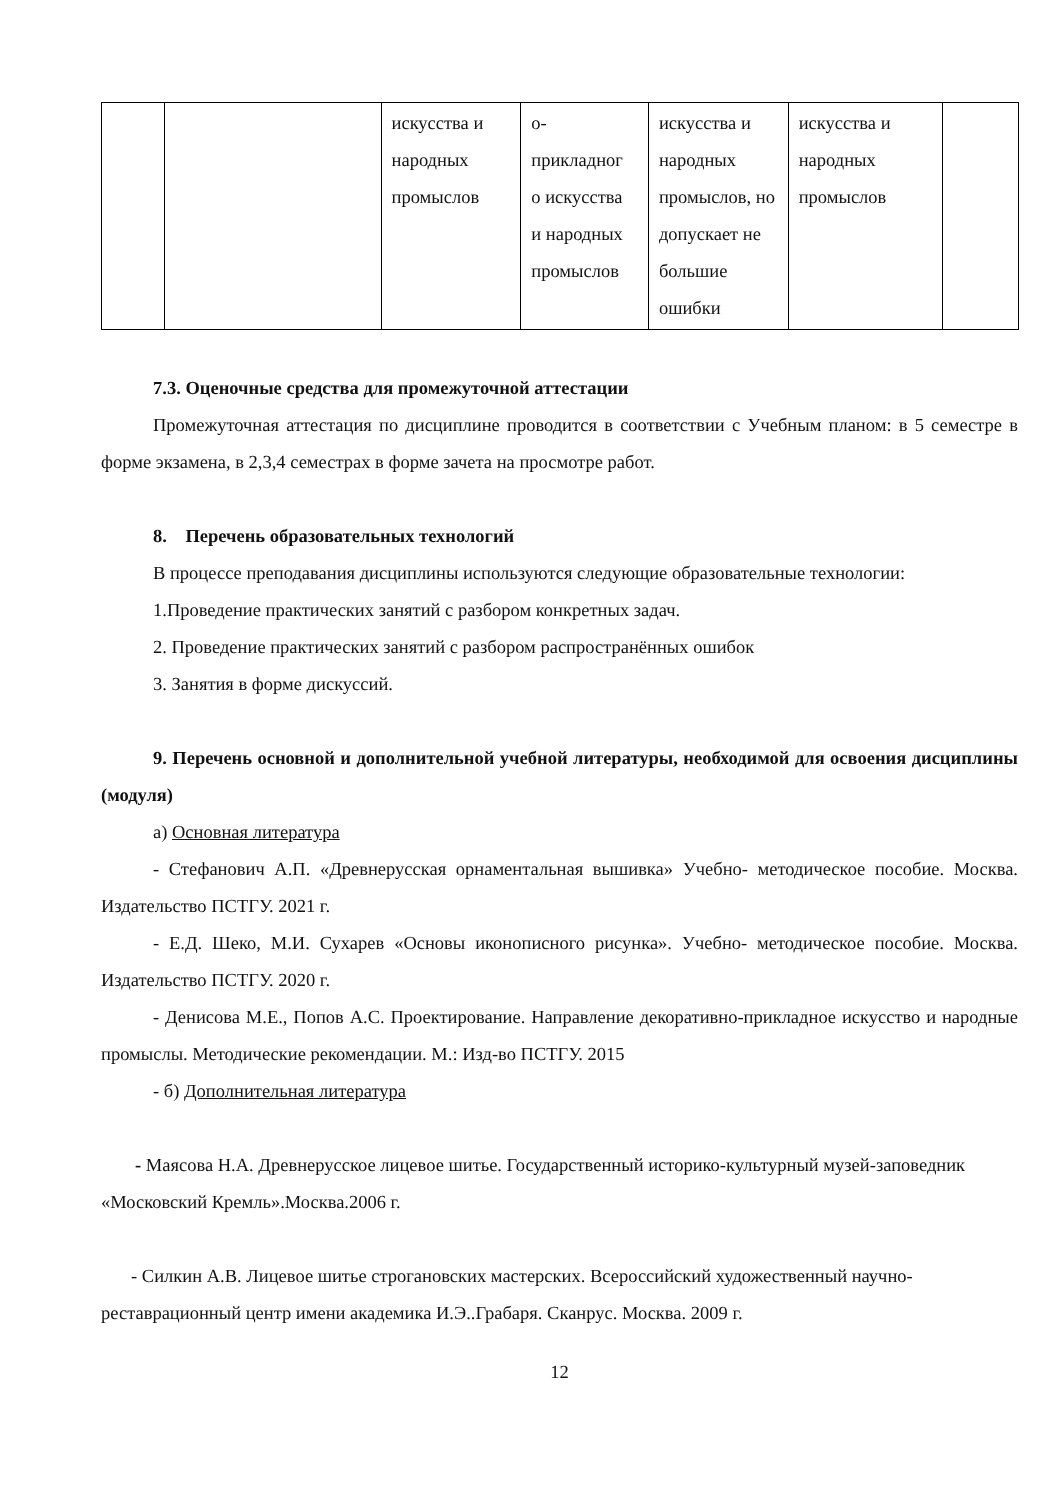| | | искусства и народных промыслов | о- прикладног о искусства и народных промыслов | искусства и народных промыслов, но допускает не большие ошибки | искусства и народных промыслов | |
7.3. Оценочные средства для промежуточной аттестации
Промежуточная аттестация по дисциплине проводится в соответствии с Учебным планом: в 5 семестре в форме экзамена, в 2,3,4 семестрах в форме зачета на просмотре работ.
8. Перечень образовательных технологий
В процессе преподавания дисциплины используются следующие образовательные технологии:
1.Проведение практических занятий с разбором конкретных задач.
2. Проведение практических занятий с разбором распространённых ошибок
3. Занятия в форме дискуссий.
9. Перечень основной и дополнительной учебной литературы, необходимой для освоения дисциплины (модуля)
а) Основная литература
- Стефанович А.П. «Древнерусская орнаментальная вышивка» Учебно- методическое пособие. Москва. Издательство ПСТГУ. 2021 г.
- Е.Д. Шеко, М.И. Сухарев «Основы иконописного рисунка». Учебно- методическое пособие. Москва. Издательство ПСТГУ. 2020 г.
- Денисова М.Е., Попов А.С. Проектирование. Направление декоративно-прикладное искусство и народные промыслы. Методические рекомендации. М.: Изд-во ПСТГУ. 2015
- б) Дополнительная литература
- Маясова Н.А. Древнерусское лицевое шитье. Государственный историко-культурный музей-заповедник «Московский Кремль».Москва.2006 г.
- Силкин А.В. Лицевое шитье строгановских мастерских. Всероссийский художественный научно-реставрационный центр имени академика И.Э..Грабаря. Сканрус. Москва. 2009 г.
12